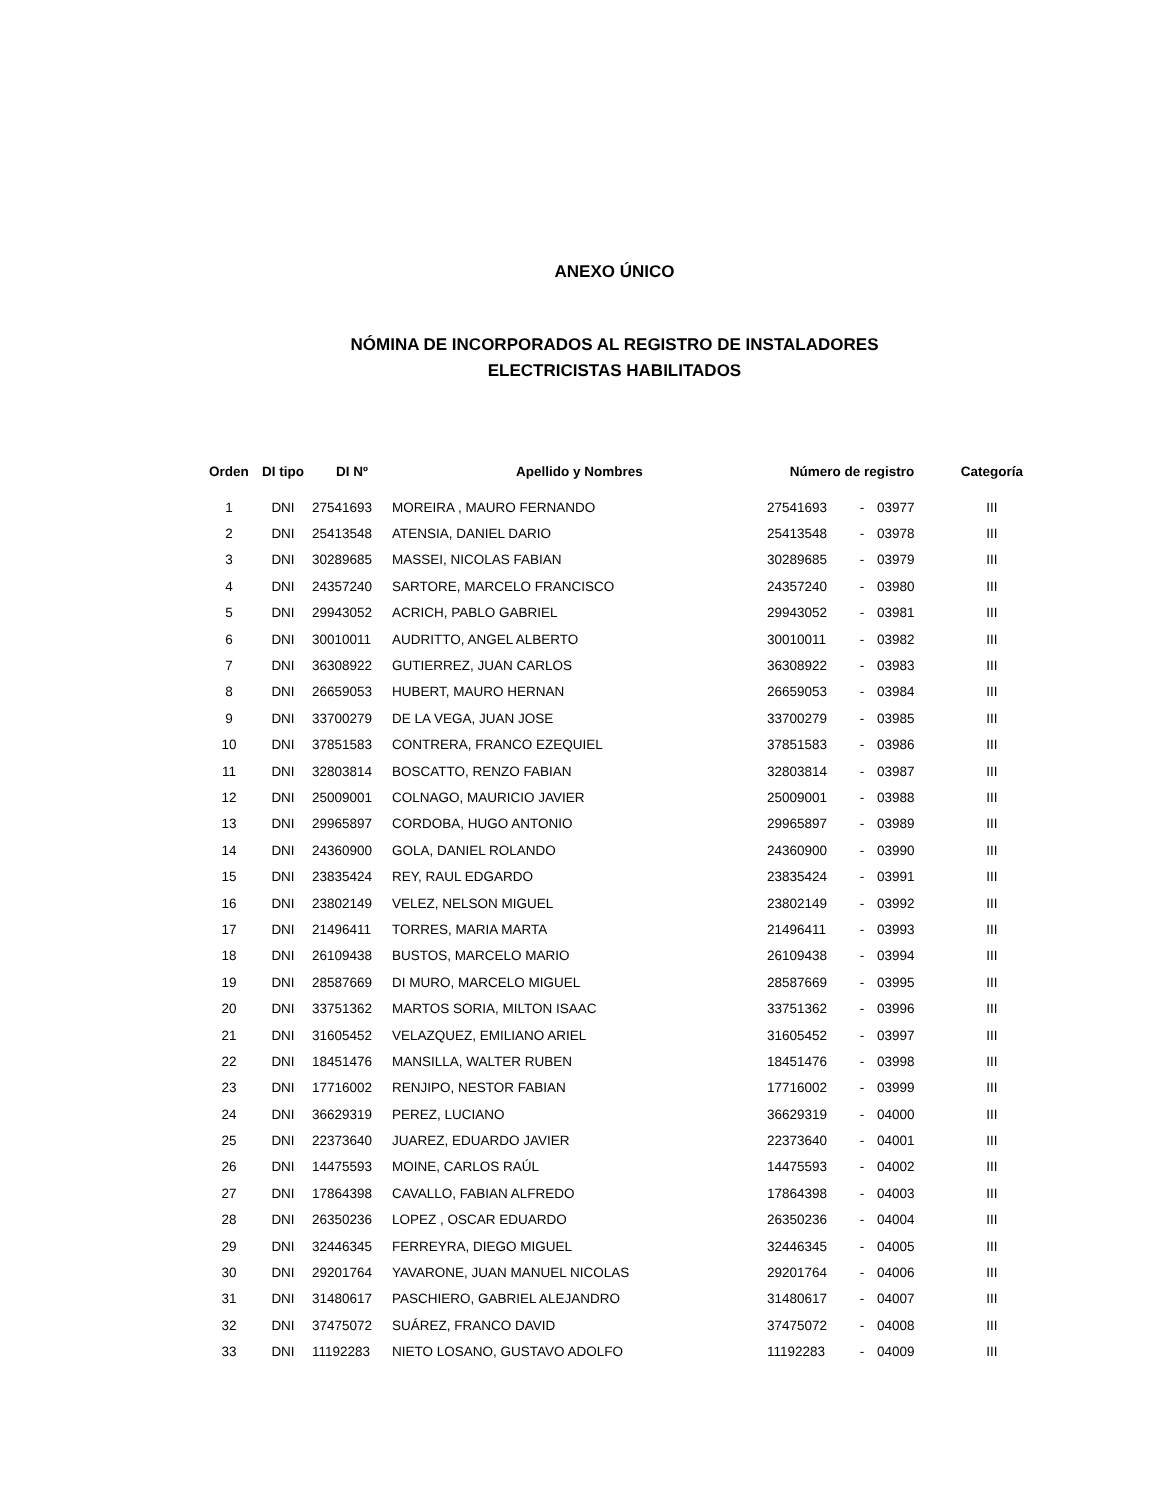ANEXO ÚNICO
NÓMINA DE INCORPORADOS AL REGISTRO DE INSTALADORES
ELECTRICISTAS HABILITADOS
| Orden | DI tipo | DI Nº | Apellido y Nombres | Número de registro | | | Categoría |
| --- | --- | --- | --- | --- | --- | --- | --- |
| 1 | DNI | 27541693 | MOREIRA , MAURO FERNANDO | 27541693 | - | 03977 | III |
| 2 | DNI | 25413548 | ATENSIA, DANIEL DARIO | 25413548 | - | 03978 | III |
| 3 | DNI | 30289685 | MASSEI, NICOLAS FABIAN | 30289685 | - | 03979 | III |
| 4 | DNI | 24357240 | SARTORE, MARCELO FRANCISCO | 24357240 | - | 03980 | III |
| 5 | DNI | 29943052 | ACRICH, PABLO GABRIEL | 29943052 | - | 03981 | III |
| 6 | DNI | 30010011 | AUDRITTO, ANGEL ALBERTO | 30010011 | - | 03982 | III |
| 7 | DNI | 36308922 | GUTIERREZ, JUAN CARLOS | 36308922 | - | 03983 | III |
| 8 | DNI | 26659053 | HUBERT, MAURO HERNAN | 26659053 | - | 03984 | III |
| 9 | DNI | 33700279 | DE LA VEGA, JUAN JOSE | 33700279 | - | 03985 | III |
| 10 | DNI | 37851583 | CONTRERA, FRANCO EZEQUIEL | 37851583 | - | 03986 | III |
| 11 | DNI | 32803814 | BOSCATTO, RENZO FABIAN | 32803814 | - | 03987 | III |
| 12 | DNI | 25009001 | COLNAGO, MAURICIO JAVIER | 25009001 | - | 03988 | III |
| 13 | DNI | 29965897 | CORDOBA, HUGO ANTONIO | 29965897 | - | 03989 | III |
| 14 | DNI | 24360900 | GOLA, DANIEL ROLANDO | 24360900 | - | 03990 | III |
| 15 | DNI | 23835424 | REY, RAUL EDGARDO | 23835424 | - | 03991 | III |
| 16 | DNI | 23802149 | VELEZ, NELSON MIGUEL | 23802149 | - | 03992 | III |
| 17 | DNI | 21496411 | TORRES, MARIA MARTA | 21496411 | - | 03993 | III |
| 18 | DNI | 26109438 | BUSTOS, MARCELO MARIO | 26109438 | - | 03994 | III |
| 19 | DNI | 28587669 | DI MURO, MARCELO MIGUEL | 28587669 | - | 03995 | III |
| 20 | DNI | 33751362 | MARTOS SORIA, MILTON ISAAC | 33751362 | - | 03996 | III |
| 21 | DNI | 31605452 | VELAZQUEZ, EMILIANO ARIEL | 31605452 | - | 03997 | III |
| 22 | DNI | 18451476 | MANSILLA, WALTER RUBEN | 18451476 | - | 03998 | III |
| 23 | DNI | 17716002 | RENJIPO, NESTOR FABIAN | 17716002 | - | 03999 | III |
| 24 | DNI | 36629319 | PEREZ, LUCIANO | 36629319 | - | 04000 | III |
| 25 | DNI | 22373640 | JUAREZ, EDUARDO JAVIER | 22373640 | - | 04001 | III |
| 26 | DNI | 14475593 | MOINE, CARLOS RAÚL | 14475593 | - | 04002 | III |
| 27 | DNI | 17864398 | CAVALLO, FABIAN ALFREDO | 17864398 | - | 04003 | III |
| 28 | DNI | 26350236 | LOPEZ , OSCAR EDUARDO | 26350236 | - | 04004 | III |
| 29 | DNI | 32446345 | FERREYRA, DIEGO MIGUEL | 32446345 | - | 04005 | III |
| 30 | DNI | 29201764 | YAVARONE, JUAN MANUEL NICOLAS | 29201764 | - | 04006 | III |
| 31 | DNI | 31480617 | PASCHIERO, GABRIEL ALEJANDRO | 31480617 | - | 04007 | III |
| 32 | DNI | 37475072 | SUÁREZ, FRANCO DAVID | 37475072 | - | 04008 | III |
| 33 | DNI | 11192283 | NIETO LOSANO, GUSTAVO ADOLFO | 11192283 | - | 04009 | III |